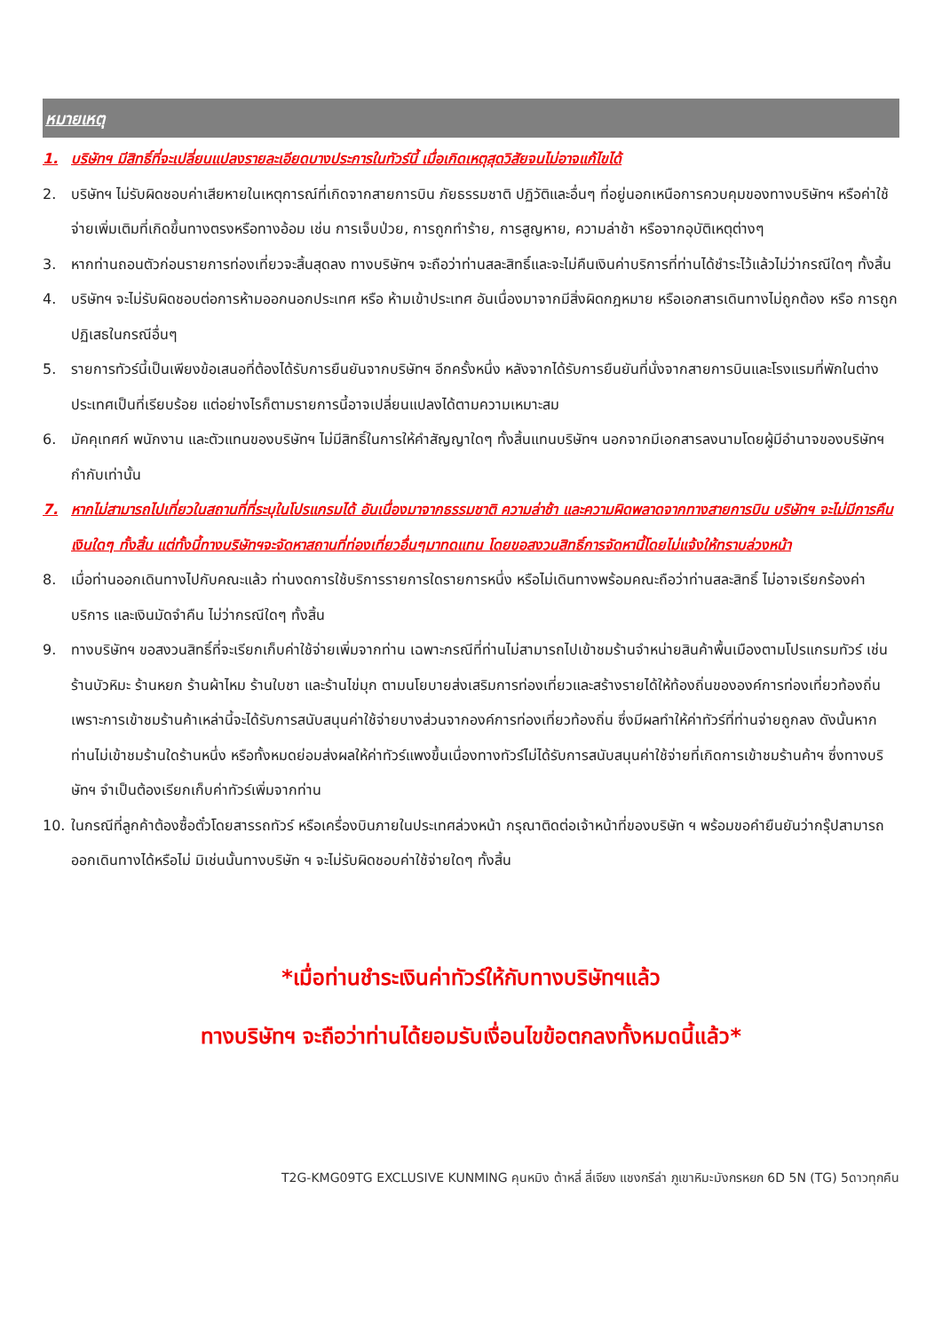หมายเหตุ
1. บริษัทฯ มีสิทธิ์ที่จะเปลี่ยนแปลงรายละเอียดบางประการในทัวร์นี้ เมื่อเกิดเหตุสุดวิสัยจนไม่อาจแก้ไขได้
2. บริษัทฯ ไม่รับผิดชอบค่าเสียหายในเหตุการณ์ที่เกิดจากสายการบิน ภัยธรรมชาติ ปฏิวัติและอื่นๆ ที่อยู่นอกเหนือการควบคุมของทางบริษัทฯ หรือค่าใช้จ่ายเพิ่มเติมที่เกิดขึ้นทางตรงหรือทางอ้อม เช่น การเจ็บป่วย, การถูกทำร้าย, การสูญหาย, ความล่าช้า หรือจากอุบัติเหตุต่างๆ
3. หากท่านถอนตัวก่อนรายการท่องเที่ยวจะสิ้นสุดลง ทางบริษัทฯ จะถือว่าท่านสละสิทธิ์และจะไม่คืนเงินค่าบริการที่ท่านได้ชำระไว้แล้วไม่ว่ากรณีใดๆ ทั้งสิ้น
4. บริษัทฯ จะไม่รับผิดชอบต่อการห้ามออกนอกประเทศ หรือ ห้ามเข้าประเทศ อันเนื่องมาจากมีสิ่งผิดกฎหมาย หรือเอกสารเดินทางไม่ถูกต้อง หรือ การถูกปฏิเสธในกรณีอื่นๆ
5. รายการทัวร์นี้เป็นเพียงข้อเสนอที่ต้องได้รับการยืนยันจากบริษัทฯ อีกครั้งหนึ่ง หลังจากได้รับการยืนยันที่นั่งจากสายการบินและโรงแรมที่พักในต่างประเทศเป็นที่เรียบร้อย แต่อย่างไรก็ตามรายการนี้อาจเปลี่ยนแปลงได้ตามความเหมาะสม
6. มัคคุเทศก์ พนักงาน และตัวแทนของบริษัทฯ ไม่มีสิทธิ์ในการให้คำสัญญาใดๆ ทั้งสิ้นแทนบริษัทฯ นอกจากมีเอกสารลงนามโดยผู้มีอำนาจของบริษัทฯ กำกับเท่านั้น
7. หากไม่สามารถไปเที่ยวในสถานที่ที่ระบุในโปรแกรมได้ อันเนื่องมาจากธรรมชาติ ความล่าช้า และความผิดพลาดจากทางสายการบิน บริษัทฯ จะไม่มีการคืนเงินใดๆ ทั้งสิ้น แต่ทั้งนี้ทางบริษัทฯจะจัดหาสถานที่ท่องเที่ยวอื่นๆมาทดแทน โดยขอสงวนสิทธิ์การจัดหานี้โดยไม่แจ้งให้ทราบล่วงหน้า
8. เมื่อท่านออกเดินทางไปกับคณะแล้ว ท่านงดการใช้บริการรายการใดรายการหนึ่ง หรือไม่เดินทางพร้อมคณะถือว่าท่านสละสิทธิ์ ไม่อาจเรียกร้องค่าบริการ และเงินมัดจำคืน ไม่ว่ากรณีใดๆ ทั้งสิ้น
9. ทางบริษัทฯ ขอสงวนสิทธิ์ที่จะเรียกเก็บค่าใช้จ่ายเพิ่มจากท่าน เฉพาะกรณีที่ท่านไม่สามารถไปเข้าชมร้านจำหน่ายสินค้าพื้นเมืองตามโปรแกรมทัวร์ เช่น ร้านบัวหิมะ ร้านหยก ร้านผ้าไหม ร้านใบชา และร้านไข่มุก ตามนโยบายส่งเสริมการท่องเที่ยวและสร้างรายได้ให้ท้องถิ่นขององค์การท่องเที่ยวท้องถิ่น เพราะการเข้าชมร้านค้าเหล่านี้จะได้รับการสนับสนุนค่าใช้จ่ายบางส่วนจากองค์การท่องเที่ยวท้องถิ่น ซึ่งมีผลทำให้ค่าทัวร์ที่ท่านจ่ายถูกลง ดังนั้นหากท่านไม่เข้าชมร้านใดร้านหนึ่ง หรือทั้งหมดย่อมส่งผลให้ค่าทัวร์แพงขึ้นเนื่องทางทัวร์ไม่ได้รับการสนับสนุนค่าใช้จ่ายที่เกิดการเข้าชมร้านค้าฯ ซึ่งทางบริษัทฯ จำเป็นต้องเรียกเก็บค่าทัวร์เพิ่มจากท่าน
10. ในกรณีที่ลูกค้าต้องซื้อตั๋วโดยสารรถทัวร์ หรือเครื่องบินภายในประเทศล่วงหน้า กรุณาติดต่อเจ้าหน้าที่ของบริษัท ฯ พร้อมขอคำยืนยันว่ากรุ๊ปสามารถออกเดินทางได้หรือไม่ มิเช่นนั้นทางบริษัท ฯ จะไม่รับผิดชอบค่าใช้จ่ายใดๆ ทั้งสิ้น
*เมื่อท่านชำระเงินค่าทัวร์ให้กับทางบริษัทฯแล้ว
ทางบริษัทฯ จะถือว่าท่านได้ยอมรับเงื่อนไขข้อตกลงทั้งหมดนี้แล้ว*
T2G-KMG09TG EXCLUSIVE KUNMING คุนหมิง ต้าหลี่ ลี่เจียง แชงกรีล่า ภูเขาหิมะมังกรหยก 6D 5N (TG) 5ดาวทุกคืน